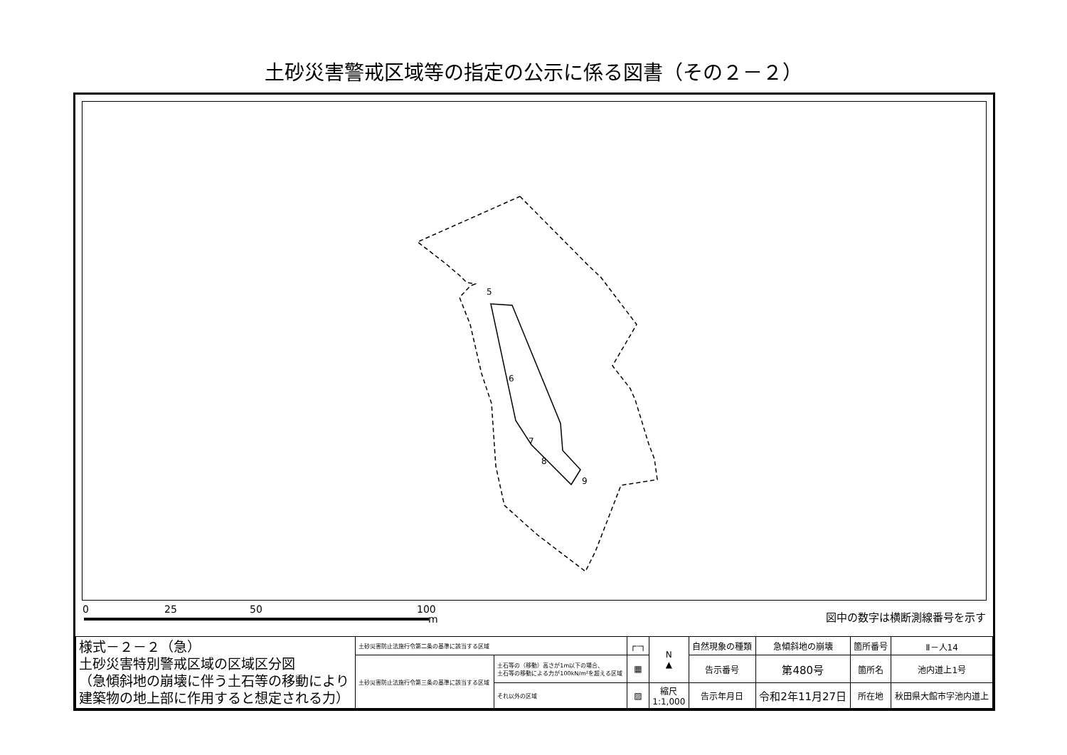土砂災害警戒区域等の指定の公示に係る図書（その２－２）
5
6
7
8
9
0 25 50 100
m 図中の数字は横断測線番号を示す
| 様式－２－２（急） 土砂災害特別警戒区域の区域区分図 （急傾斜地の崩壊に伴う土石等の移動により 建築物の地上部に作用すると想定される力） | 土砂災害防止法施行令第二条の基準に該当する区域 | | ┌┄┐ | N ▲ | 自然現象の種類 | 急傾斜地の崩壊 | 箇所番号 | Ⅱ－人14 |
| | 土砂災害防止法施行令第三条の基準に該当する区域 | 土石等の（移動）高さが1m以下の場合、 土石等の移動による力が100kN/m²を超える区域 | ▦ | | 告示番号 | 第480号 | 箇所名 | 池内道上1号 |
| | | それ以外の区域 | ▨ | 縮尺 1:1,000 | 告示年月日 | 令和2年11月27日 | 所在地 | 秋田県大館市字池内道上 |